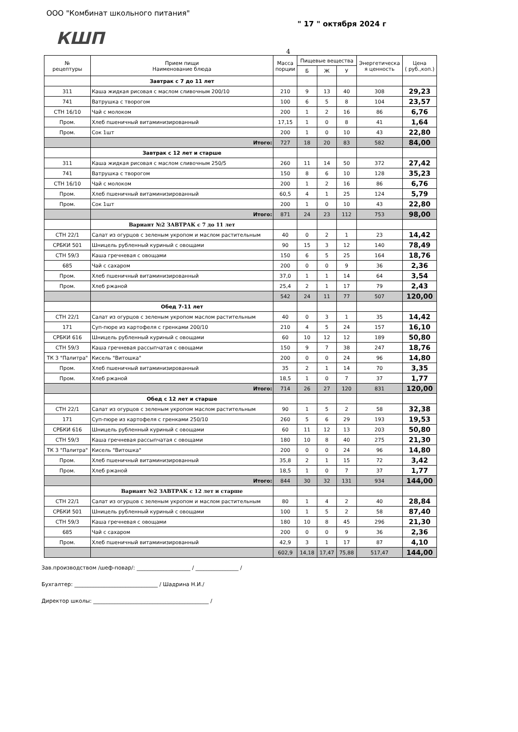ООО "Комбинат школьного питания"
" 17 " октября 2024 г
КШП
4
| № рецептуры | Прием пищи Наименование блюда | Масса порции | Пищевые вещества | | | Энергетическа я ценность | Цена ( руб.,коп.) |
| --- | --- | --- | --- | --- | --- | --- | --- |
| | | | Б | Ж | У | | |
| | Завтрак с 7 до 11 лет | | | | | | |
| 311 | Каша жидкая рисовая с маслом сливочным 200/10 | 210 | 9 | 13 | 40 | 308 | 29,23 |
| 741 | Ватрушка с творогом | 100 | 6 | 5 | 8 | 104 | 23,57 |
| СТН 16/10 | Чай с молоком | 200 | 1 | 2 | 16 | 86 | 6,76 |
| Пром. | Хлеб пшеничный витаминизированный | 17,15 | 1 | 0 | 8 | 41 | 1,64 |
| Пром. | Сок 1шт | 200 | 1 | 0 | 10 | 43 | 22,80 |
| | Итого: | 727 | 18 | 20 | 83 | 582 | 84,00 |
| | Завтрак с 12 лет и старше | | | | | | |
| 311 | Каша жидкая рисовая с маслом сливочным 250/5 | 260 | 11 | 14 | 50 | 372 | 27,42 |
| 741 | Ватрушка с творогом | 150 | 8 | 6 | 10 | 128 | 35,23 |
| СТН 16/10 | Чай с молоком | 200 | 1 | 2 | 16 | 86 | 6,76 |
| Пром. | Хлеб пшеничный витаминизированный | 60,5 | 4 | 1 | 25 | 124 | 5,79 |
| Пром. | Сок 1шт | 200 | 1 | 0 | 10 | 43 | 22,80 |
| | Итого: | 871 | 24 | 23 | 112 | 753 | 98,00 |
| | Вариант №2 ЗАВТРАК с 7 до 11 лет | | | | | | |
| СТН 22/1 | Салат из огурцов с зеленым укропом и маслом растительным | 40 | 0 | 2 | 1 | 23 | 14,42 |
| СРБКИ 501 | Шницель рубленный куриный с овощами | 90 | 15 | 3 | 12 | 140 | 78,49 |
| СТН 59/3 | Каша гречневая с овощами | 150 | 6 | 5 | 25 | 164 | 18,76 |
| 685 | Чай с сахаром | 200 | 0 | 0 | 9 | 36 | 2,36 |
| Пром. | Хлеб пшеничный витаминизированный | 37,0 | 1 | 1 | 14 | 64 | 3,54 |
| Пром. | Хлеб ржаной | 25,4 | 2 | 1 | 17 | 79 | 2,43 |
| | | 542 | 24 | 11 | 77 | 507 | 120,00 |
| | Обед 7-11 лет | | | | | | |
| СТН 22/1 | Салат из огурцов с зеленым укропом маслом растительным | 40 | 0 | 3 | 1 | 35 | 14,42 |
| 171 | Суп-пюре из картофеля с гренками 200/10 | 210 | 4 | 5 | 24 | 157 | 16,10 |
| СРБКИ 616 | Шницель рубленный куриный с овощами | 60 | 10 | 12 | 12 | 189 | 50,80 |
| СТН 59/3 | Каша гречневая рассыпчатая с овощами | 150 | 9 | 7 | 38 | 247 | 18,76 |
| ТК 3 "Палитра" | Кисель "Витошка" | 200 | 0 | 0 | 24 | 96 | 14,80 |
| Пром. | Хлеб пшеничный витаминизированный | 35 | 2 | 1 | 14 | 70 | 3,35 |
| Пром. | Хлеб ржаной | 18,5 | 1 | 0 | 7 | 37 | 1,77 |
| | Итого: | 714 | 26 | 27 | 120 | 831 | 120,00 |
| | Обед с 12 лет и старше | | | | | | |
| СТН 22/1 | Салат из огурцов с зеленым укропом маслом растительным | 90 | 1 | 5 | 2 | 58 | 32,38 |
| 171 | Суп-пюре из картофеля с гренками 250/10 | 260 | 5 | 6 | 29 | 193 | 19,53 |
| СРБКИ 616 | Шницель рубленный куриный с овощами | 60 | 11 | 12 | 13 | 203 | 50,80 |
| СТН 59/3 | Каша гречневая рассыпчатая с овощами | 180 | 10 | 8 | 40 | 275 | 21,30 |
| ТК 3 "Палитра" | Кисель "Витошка" | 200 | 0 | 0 | 24 | 96 | 14,80 |
| Пром. | Хлеб пшеничный витаминизированный | 35,8 | 2 | 1 | 15 | 72 | 3,42 |
| Пром. | Хлеб ржаной | 18,5 | 1 | 0 | 7 | 37 | 1,77 |
| | Итого: | 844 | 30 | 32 | 131 | 934 | 144,00 |
| | Вариант №2 ЗАВТРАК с 12 лет и старше | | | | | | |
| СТН 22/1 | Салат из огурцов с зеленым укропом и маслом растительным | 80 | 1 | 4 | 2 | 40 | 28,84 |
| СРБКИ 501 | Шницель рубленный куриный с овощами | 100 | 1 | 5 | 2 | 58 | 87,40 |
| СТН 59/3 | Каша гречневая с овощами | 180 | 10 | 8 | 45 | 296 | 21,30 |
| 685 | Чай с сахаром | 200 | 0 | 0 | 9 | 36 | 2,36 |
| Пром. | Хлеб пшеничный витаминизированный | 42,9 | 3 | 1 | 17 | 87 | 4,10 |
| | | 602,9 | 14,18 | 17,47 | 75,88 | 517,47 | 144,00 |
Зав.производством /шеф-повар/: ____________________ / ________________ /
Бухгалтер: _______________________________ / Шадрина Н.И./
Директор школы: ___________________________________________ /